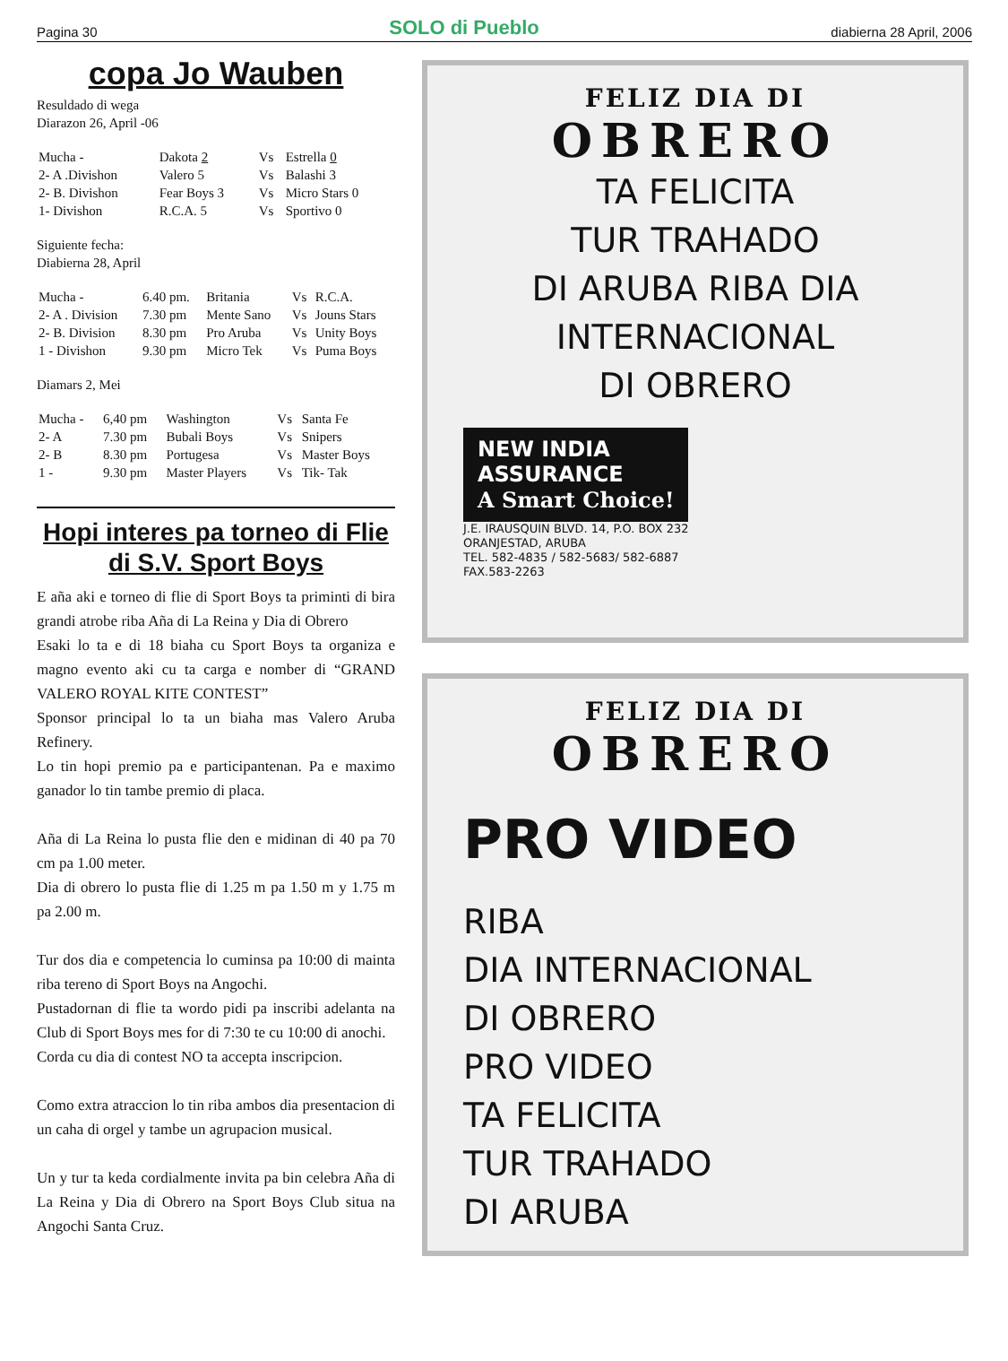Pagina 30 SOLO di Pueblo diabierna 28 April, 2006
copa Jo Wauben
Resuldado di wega
Diarazon 26, April -06
| Mucha - | Dakota 2 | Vs | Estrella 0 |
| 2- A .Divishon | Valero 5 | Vs | Balashi 3 |
| 2- B. Divishon | Fear Boys 3 | Vs | Micro Stars 0 |
| 1- Divishon | R.C.A. 5 | Vs | Sportivo 0 |
Siguiente fecha:
Diabierna 28, April
| Mucha - | 6.40 pm. | Britania | Vs | R.C.A. |
| 2- A . Division | 7.30 pm | Mente Sano | Vs | Jouns Stars |
| 2- B. Division | 8.30 pm | Pro Aruba | Vs | Unity Boys |
| 1 - Divishon | 9.30 pm | Micro Tek | Vs | Puma Boys |
Diamars 2, Mei
| Mucha - | 6,40 pm | Washington | Vs | Santa Fe |
| 2- A | 7.30 pm | Bubali Boys | Vs | Snipers |
| 2- B | 8.30 pm | Portugesa | Vs | Master Boys |
| 1 - | 9.30 pm | Master Players | Vs | Tik- Tak |
Hopi interes pa torneo di Flie di S.V. Sport Boys
E aña aki e torneo di flie di Sport Boys ta priminti di bira grandi atrobe riba Aña di La Reina y Dia di Obrero
Esaki lo ta e di 18 biaha cu Sport Boys ta organiza e magno evento aki cu ta carga e nomber di “GRAND VALERO ROYAL KITE CONTEST”
Sponsor principal lo ta un biaha mas Valero Aruba Refinery.
Lo tin hopi premio pa e participantenan. Pa e maximo ganador lo tin tambe premio di placa.
Aña di La Reina lo pusta flie den e midinan di 40 pa 70 cm pa 1.00 meter.
Dia di obrero lo pusta flie di 1.25 m pa 1.50 m y 1.75 m pa 2.00 m.
Tur dos dia e competencia lo cuminsa pa 10:00 di mainta riba tereno di Sport Boys na Angochi.
Pustadornan di flie ta wordo pidi pa inscribi adelanta na Club di Sport Boys mes for di 7:30 te cu 10:00 di anochi.
Corda cu dia di contest NO ta accepta inscripcion.
Como extra atraccion lo tin riba ambos dia presentacion di un caha di orgel y tambe un agrupacion musical.
Un y tur ta keda cordialmente invita pa bin celebra Aña di La Reina y Dia di Obrero na Sport Boys Club situa na Angochi Santa Cruz.
FELIZ DIA DI
OBRERO
TA FELICITA
TUR TRAHADO
DI ARUBA RIBA DIA
INTERNACIONAL
DI OBRERO
NEW INDIA
ASSURANCE
A Smart Choice!
J.E. IRAUSQUIN BLVD. 14, P.O. BOX 232
ORANJESTAD, ARUBA
TEL. 582-4835 / 582-5683/ 582-6887
FAX.583-2263
FELIZ DIA DI
OBRERO
PRO VIDEO
RIBA
DIA INTERNACIONAL
DI OBRERO
PRO VIDEO
TA FELICITA
TUR TRAHADO
DI ARUBA